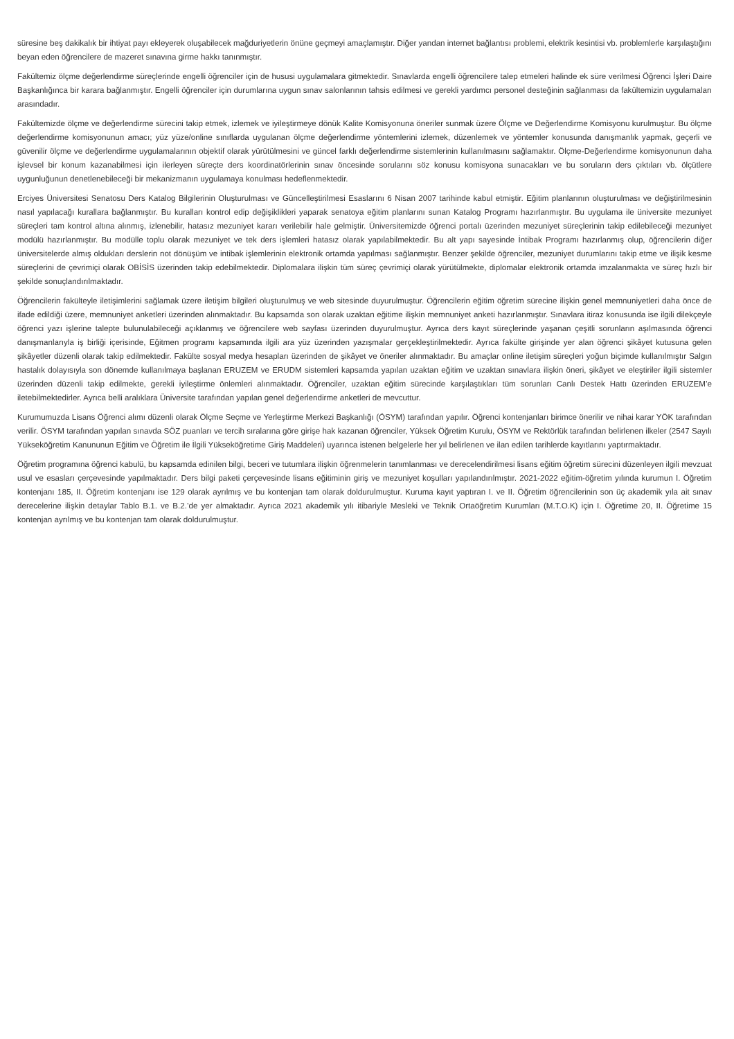süresine beş dakikalık bir ihtiyat payı ekleyerek oluşabilecek mağduriyetlerin önüne geçmeyi amaçlamıştır. Diğer yandan internet bağlantısı problemi, elektrik kesintisi vb. problemlerle karşılaştığını beyan eden öğrencilere de mazeret sınavına girme hakkı tanınmıştır.
Fakültemiz ölçme değerlendirme süreçlerinde engelli öğrenciler için de hususi uygulamalara gitmektedir. Sınavlarda engelli öğrencilere talep etmeleri halinde ek süre verilmesi Öğrenci İşleri Daire Başkanlığınca bir karara bağlanmıştır. Engelli öğrenciler için durumlarına uygun sınav salonlarının tahsis edilmesi ve gerekli yardımcı personel desteğinin sağlanması da fakültemizin uygulamaları arasındadır.
Fakültemizde ölçme ve değerlendirme sürecini takip etmek, izlemek ve iyileştirmeye dönük Kalite Komisyonuna öneriler sunmak üzere Ölçme ve Değerlendirme Komisyonu kurulmuştur. Bu ölçme değerlendirme komisyonunun amacı; yüz yüze/online sınıflarda uygulanan ölçme değerlendirme yöntemlerini izlemek, düzenlemek ve yöntemler konusunda danışmanlık yapmak, geçerli ve güvenilir ölçme ve değerlendirme uygulamalarının objektif olarak yürütülmesini ve güncel farklı değerlendirme sistemlerinin kullanılmasını sağlamaktır. Ölçme-Değerlendirme komisyonunun daha işlevsel bir konum kazanabilmesi için ilerleyen süreçte ders koordinatörlerinin sınav öncesinde sorularını söz konusu komisyona sunacakları ve bu soruların ders çıktıları vb. ölçütlere uygunluğunun denetlenebileceği bir mekanizmanın uygulamaya konulması hedeflenmektedir.
Erciyes Üniversitesi Senatosu Ders Katalog Bilgilerinin Oluşturulması ve Güncelleştirilmesi Esaslarını 6 Nisan 2007 tarihinde kabul etmiştir. Eğitim planlarının oluşturulması ve değiştirilmesinin nasıl yapılacağı kurallara bağlanmıştır. Bu kuralları kontrol edip değişiklikleri yaparak senatoya eğitim planlarını sunan Katalog Programı hazırlanmıştır. Bu uygulama ile üniversite mezuniyet süreçleri tam kontrol altına alınmış, izlenebilir, hatasız mezuniyet kararı verilebilir hale gelmiştir. Üniversitemizde öğrenci portalı üzerinden mezuniyet süreçlerinin takip edilebileceği mezuniyet modülü hazırlanmıştır. Bu modülle toplu olarak mezuniyet ve tek ders işlemleri hatasız olarak yapılabilmektedir. Bu alt yapı sayesinde İntibak Programı hazırlanmış olup, öğrencilerin diğer üniversitelerde almış oldukları derslerin not dönüşüm ve intibak işlemlerinin elektronik ortamda yapılması sağlanmıştır. Benzer şekilde öğrenciler, mezuniyet durumlarını takip etme ve ilişik kesme süreçlerini de çevrimiçi olarak OBİSİS üzerinden takip edebilmektedir. Diplomalara ilişkin tüm süreç çevrimiçi olarak yürütülmekte, diplomalar elektronik ortamda imzalanmakta ve süreç hızlı bir şekilde sonuçlandırılmaktadır.
Öğrencilerin fakülteyle iletişimlerini sağlamak üzere iletişim bilgileri oluşturulmuş ve web sitesinde duyurulmuştur. Öğrencilerin eğitim öğretim sürecine ilişkin genel memnuniyetleri daha önce de ifade edildiği üzere, memnuniyet anketleri üzerinden alınmaktadır. Bu kapsamda son olarak uzaktan eğitime ilişkin memnuniyet anketi hazırlanmıştır. Sınavlara itiraz konusunda ise ilgili dilekçeyle öğrenci yazı işlerine talepte bulunulabileceği açıklanmış ve öğrencilere web sayfası üzerinden duyurulmuştur. Ayrıca ders kayıt süreçlerinde yaşanan çeşitli sorunların aşılmasında öğrenci danışmanlarıyla iş birliği içerisinde, Eğitmen programı kapsamında ilgili ara yüz üzerinden yazışmalar gerçekleştirilmektedir. Ayrıca fakülte girişinde yer alan öğrenci şikâyet kutusuna gelen şikâyetler düzenli olarak takip edilmektedir. Fakülte sosyal medya hesapları üzerinden de şikâyet ve öneriler alınmaktadır. Bu amaçlar online iletişim süreçleri yoğun biçimde kullanılmıştır Salgın hastalık dolayısıyla son dönemde kullanılmaya başlanan ERUZEM ve ERUDM sistemleri kapsamda yapılan uzaktan eğitim ve uzaktan sınavlara ilişkin öneri, şikâyet ve eleştiriler ilgili sistemler üzerinden düzenli takip edilmekte, gerekli iyileştirme önlemleri alınmaktadır. Öğrenciler, uzaktan eğitim sürecinde karşılaştıkları tüm sorunları Canlı Destek Hattı üzerinden ERUZEM’e iletebilmektedirler. Ayrıca belli aralıklara Üniversite tarafından yapılan genel değerlendirme anketleri de mevcuttur.
Kurumumuzda Lisans Öğrenci alımı düzenli olarak Ölçme Seçme ve Yerleştirme Merkezi Başkanlığı (ÖSYM) tarafından yapılır. Öğrenci kontenjanları birimce önerilir ve nihai karar YÖK tarafından verilir. ÖSYM tarafından yapılan sınavda SÖZ puanları ve tercih sıralarına göre girişe hak kazanan öğrenciler, Yüksek Öğretim Kurulu, ÖSYM ve Rektörlük tarafından belirlenen ilkeler (2547 Sayılı Yükseköğretim Kanununun Eğitim ve Öğretim ile İlgili Yükseköğretime Giriş Maddeleri) uyarınca istenen belgelerle her yıl belirlenen ve ilan edilen tarihlerde kayıtlarını yaptırmaktadır.
Öğretim programına öğrenci kabulü, bu kapsamda edinilen bilgi, beceri ve tutumlara ilişkin öğrenmelerin tanımlanması ve derecelendirilmesi lisans eğitim öğretim sürecini düzenleyen ilgili mevzuat usul ve esasları çerçevesinde yapılmaktadır. Ders bilgi paketi çerçevesinde lisans eğitiminin giriş ve mezuniyet koşulları yapılandırılmıştır. 2021-2022 eğitim-öğretim yılında kurumun I. Öğretim kontenjanı 185, II. Öğretim kontenjanı ise 129 olarak ayrılmış ve bu kontenjan tam olarak doldurulmuştur. Kuruma kayıt yaptıran I. ve II. Öğretim öğrencilerinin son üç akademik yıla ait sınav derecelerine ilişkin detaylar Tablo B.1. ve B.2.’de yer almaktadır. Ayrıca 2021 akademik yılı itibariyle Mesleki ve Teknik Ortaöğretim Kurumları (M.T.O.K) için I. Öğretime 20, II. Öğretime 15 kontenjan ayrılmış ve bu kontenjan tam olarak doldurulmuştur.